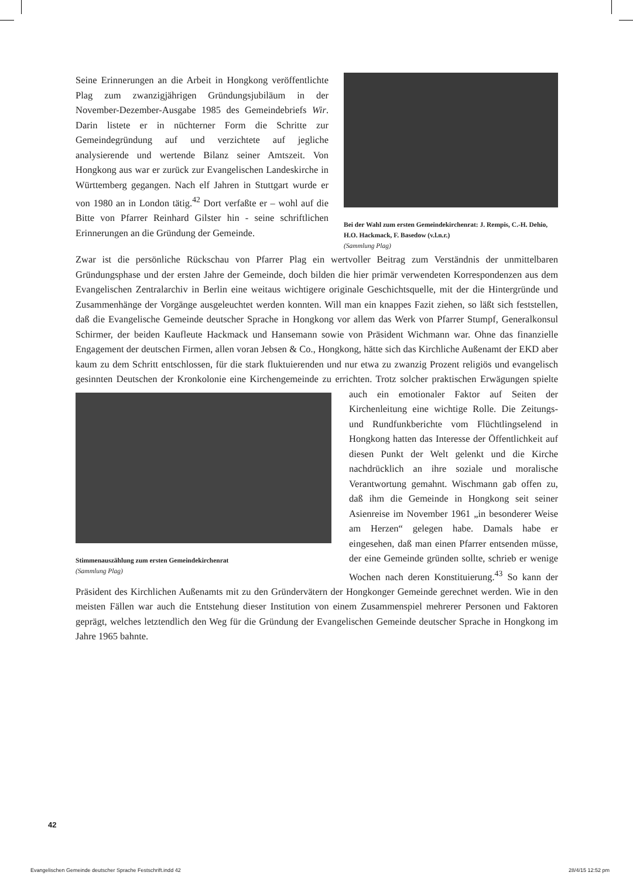Bei der Wahl zum ersten Gemeindekirchenrat: J. Rempis, C.-H. Dehio, H.O. Hackmack, F. Basedow (v.l.n.r.)
(Sammlung Plag)
Seine Erinnerungen an die Arbeit in Hongkong veröffentlichte Plag zum zwanzigjährigen Gründungsjubiläum in der November-Dezember-Ausgabe 1985 des Gemeindebriefs Wir. Darin listete er in nüchterner Form die Schritte zur Gemeindegründung auf und verzichtete auf jegliche analysierende und wertende Bilanz seiner Amtszeit. Von Hongkong aus war er zurück zur Evangelischen Landeskirche in Württemberg gegangen. Nach elf Jahren in Stuttgart wurde er von 1980 an in London tätig.<sup>42</sup> Dort verfaßte er – wohl auf die Bitte von Pfarrer Reinhard Gilster hin - seine schriftlichen Erinnerungen an die Gründung der Gemeinde.
Zwar ist die persönliche Rückschau von Pfarrer Plag ein wertvoller Beitrag zum Verständnis der unmittelbaren Gründungsphase und der ersten Jahre der Gemeinde, doch bilden die hier primär verwendeten Korrespondenzen aus dem Evangelischen Zentralarchiv in Berlin eine weitaus wichtigere originale Geschichtsquelle, mit der die Hintergründe und Zusammenhänge der Vorgänge ausgeleuchtet werden konnten. Will man ein knappes Fazit ziehen, so läßt sich feststellen, daß die Evangelische Gemeinde deutscher Sprache in Hongkong vor allem das Werk von Pfarrer Stumpf, Generalkonsul Schirmer, der beiden Kaufleute Hackmack und Hansemann sowie von Präsident Wichmann war. Ohne das finanzielle Engagement der deutschen Firmen, allen voran Jebsen & Co., Hongkong, hätte sich das Kirchliche Außenamt der EKD aber kaum zu dem Schritt entschlossen, für die stark fluktuierenden und nur etwa zu zwanzig Prozent religiös und evangelisch gesinnten Deutschen der Kronkolonie eine Kirchengemeinde zu errichten. Trotz solcher praktischen Erwägungen spielte auch ein emotionaler Faktor
Stimmenauszählung zum ersten Gemeindekirchenrat
(Sammlung Plag)
auf Seiten der Kirchenleitung eine wichtige Rolle. Die Zeitungs- und Rundfunkberichte vom Flüchtlingselend in Hongkong hatten das Interesse der Öffentlichkeit auf diesen Punkt der Welt gelenkt und die Kirche nachdrücklich an ihre soziale und moralische Verantwortung gemahnt. Wischmann gab offen zu, daß ihm die Gemeinde in Hongkong seit seiner Asienreise im November 1961 „in besonderer Weise am Herzen“ gelegen habe. Damals habe er eingesehen, daß man einen Pfarrer entsenden müsse, der eine Gemeinde gründen sollte, schrieb er wenige Wochen nach deren Konstituierung.<sup>43</sup> So kann der Präsident des Kirchlichen Außenamts mit zu den Gründervätern der Hongkonger Gemeinde gerechnet werden. Wie in den meisten Fällen war auch die Entstehung dieser Institution von einem Zusammenspiel mehrerer Personen und Faktoren geprägt, welches letztendlich den Weg für die Gründung der Evangelischen Gemeinde deutscher Sprache in Hongkong im Jahre 1965 bahnte.
42
Evangelischen Gemeinde deutscher Sprache Festschrift.indd 42 28/4/15 12:52 pm